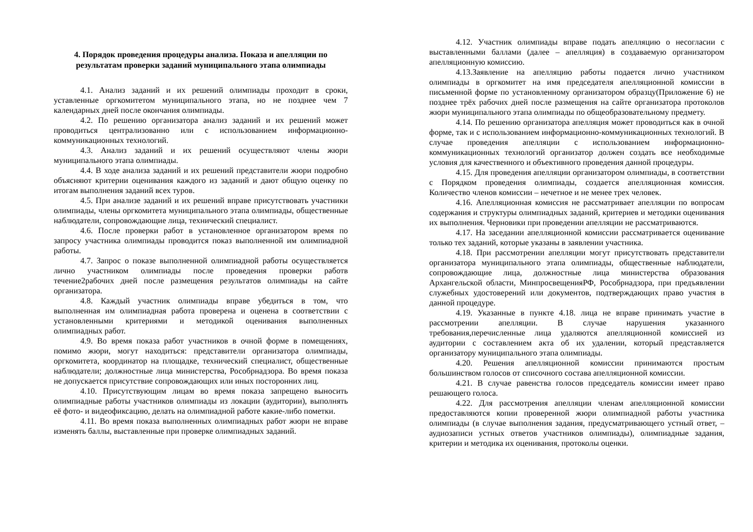4. Порядок проведения процедуры анализа. Показа и апелляции по результатам проверки заданий муниципального этапа олимпиады
4.1. Анализ заданий и их решений олимпиады проходит в сроки, уставленные оргкомитетом муниципального этапа, но не позднее чем 7 календарных дней после окончания олимпиады.
4.2. По решению организатора анализ заданий и их решений может проводиться централизованно или с использованием информационно-коммуникационных технологий.
4.3. Анализ заданий и их решений осуществляют члены жюри муниципального этапа олимпиады.
4.4. В ходе анализа заданий и их решений представители жюри подробно объясняют критерии оценивания каждого из заданий и дают общую оценку по итогам выполнения заданий всех туров.
4.5. При анализе заданий и их решений вправе присутствовать участники олимпиады, члены оргкомитета муниципального этапа олимпиады, общественные наблюдатели, сопровождающие лица, технический специалист.
4.6. После проверки работ в установленное организатором время по запросу участника олимпиады проводится показ выполненной им олимпиадной работы.
4.7. Запрос о показе выполненной олимпиадной работы осуществляется лично участником олимпиады после проведения проверки работв течение2рабочих дней после размещения результатов олимпиады на сайте организатора.
4.8. Каждый участник олимпиады вправе убедиться в том, что выполненная им олимпиадная работа проверена и оценена в соответствии с установленными критериями и методикой оценивания выполненных олимпиадных работ.
4.9. Во время показа работ участников в очной форме в помещениях, помимо жюри, могут находиться: представители организатора олимпиады, оргкомитета, координатор на площадке, технический специалист, общественные наблюдатели; должностные лица министерства, Рособрнадзора. Во время показа не допускается присутствие сопровождающих или иных посторонних лиц.
4.10. Присутствующим лицам во время показа запрещено выносить олимпиадные работы участников олимпиады из локации (аудитории), выполнять её фото- и видеофиксацию, делать на олимпиадной работе какие-либо пометки.
4.11. Во время показа выполненных олимпиадных работ жюри не вправе изменять баллы, выставленные при проверке олимпиадных заданий.
4.12. Участник олимпиады вправе подать апелляцию о несогласии с выставленными баллами (далее – апелляция) в создаваемую организатором апелляционную комиссию.
4.13.Заявление на апелляцию работы подается лично участником олимпиады в оргкомитет на имя председателя апелляционной комиссии в письменной форме по установленному организатором образцу(Приложение 6) не позднее трёх рабочих дней после размещения на сайте организатора протоколов жюри муниципального этапа олимпиады по общеобразовательному предмету.
4.14. По решению организатора апелляция может проводиться как в очной форме, так и с использованием информационно-коммуникационных технологий. В случае проведения апелляции с использованием информационно-коммуникационных технологий организатор должен создать все необходимые условия для качественного и объективного проведения данной процедуры.
4.15. Для проведения апелляции организатором олимпиады, в соответствии с Порядком проведения олимпиады, создается апелляционная комиссия. Количество членов комиссии – нечетное и не менее трех человек.
4.16. Апелляционная комиссия не рассматривает апелляции по вопросам содержания и структуры олимпиадных заданий, критериев и методики оценивания их выполнения. Черновики при проведении апелляции не рассматриваются.
4.17. На заседании апелляционной комиссии рассматривается оценивание только тех заданий, которые указаны в заявлении участника.
4.18. При рассмотрении апелляции могут присутствовать представители организатора муниципального этапа олимпиады, общественные наблюдатели, сопровождающие лица, должностные лица министерства образования Архангельской области, МинпросвещенияРФ, Рособрнадзора, при предъявлении служебных удостоверений или документов, подтверждающих право участия в данной процедуре.
4.19. Указанные в пункте 4.18. лица не вправе принимать участие в рассмотрении апелляции. В случае нарушения указанного требования,перечисленные лица удаляются апелляционной комиссией из аудитории с составлением акта об их удалении, который представляется организатору муниципального этапа олимпиады.
4.20. Решения апелляционной комиссии принимаются простым большинством голосов от списочного состава апелляционной комиссии.
4.21. В случае равенства голосов председатель комиссии имеет право решающего голоса.
4.22. Для рассмотрения апелляции членам апелляционной комиссии предоставляются копии проверенной жюри олимпиадной работы участника олимпиады (в случае выполнения задания, предусматривающего устный ответ, – аудиозаписи устных ответов участников олимпиады), олимпиадные задания, критерии и методика их оценивания, протоколы оценки.